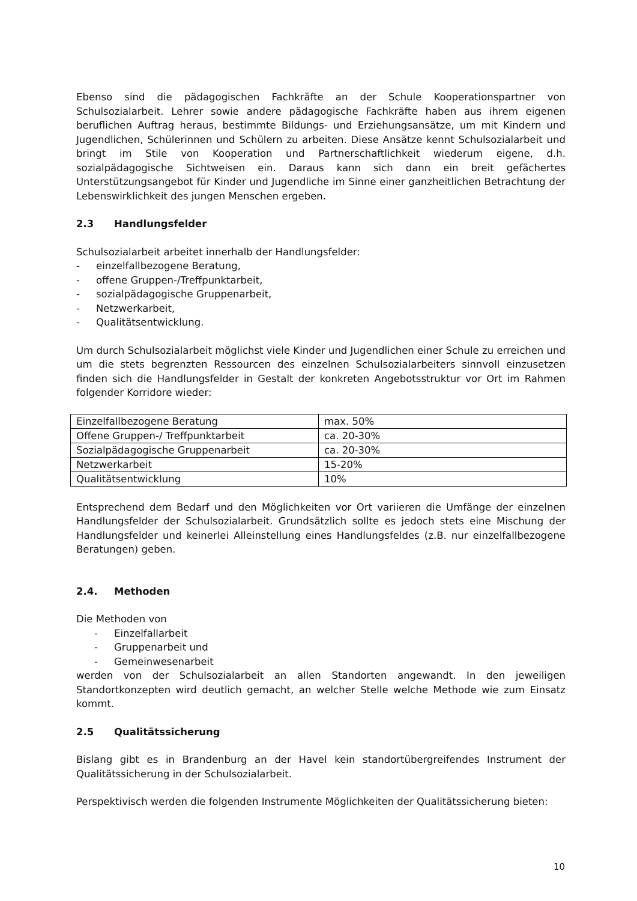Ebenso sind die pädagogischen Fachkräfte an der Schule Kooperationspartner von Schulsozialarbeit. Lehrer sowie andere pädagogische Fachkräfte haben aus ihrem eigenen beruflichen Auftrag heraus, bestimmte Bildungs- und Erziehungsansätze, um mit Kindern und Jugendlichen, Schülerinnen und Schülern zu arbeiten. Diese Ansätze kennt Schulsozialarbeit und bringt im Stile von Kooperation und Partnerschaftlichkeit wiederum eigene, d.h. sozialpädagogische Sichtweisen ein. Daraus kann sich dann ein breit gefächertes Unterstützungsangebot für Kinder und Jugendliche im Sinne einer ganzheitlichen Betrachtung der Lebenswirklichkeit des jungen Menschen ergeben.
2.3 Handlungsfelder
Schulsozialarbeit arbeitet innerhalb der Handlungsfelder:
- einzelfallbezogene Beratung,
- offene Gruppen-/Treffpunktarbeit,
- sozialpädagogische Gruppenarbeit,
- Netzwerkarbeit,
- Qualitätsentwicklung.
Um durch Schulsozialarbeit möglichst viele Kinder und Jugendlichen einer Schule zu erreichen und um die stets begrenzten Ressourcen des einzelnen Schulsozialarbeiters sinnvoll einzusetzen finden sich die Handlungsfelder in Gestalt der konkreten Angebotsstruktur vor Ort im Rahmen folgender Korridore wieder:
| Einzelfallbezogene Beratung | max. 50% |
| Offene Gruppen-/ Treffpunktarbeit | ca. 20-30% |
| Sozialpädagogische Gruppenarbeit | ca. 20-30% |
| Netzwerkarbeit | 15-20% |
| Qualitätsentwicklung | 10% |
Entsprechend dem Bedarf und den Möglichkeiten vor Ort variieren die Umfänge der einzelnen Handlungsfelder der Schulsozialarbeit. Grundsätzlich sollte es jedoch stets eine Mischung der Handlungsfelder und keinerlei Alleinstellung eines Handlungsfeldes (z.B. nur einzelfallbezogene Beratungen) geben.
2.4. Methoden
Die Methoden von
- Einzelfallarbeit
- Gruppenarbeit und
- Gemeinwesenarbeit
werden von der Schulsozialarbeit an allen Standorten angewandt. In den jeweiligen Standortkonzepten wird deutlich gemacht, an welcher Stelle welche Methode wie zum Einsatz kommt.
2.5 Qualitätssicherung
Bislang gibt es in Brandenburg an der Havel kein standortübergreifendes Instrument der Qualitätssicherung in der Schulsozialarbeit.
Perspektivisch werden die folgenden Instrumente Möglichkeiten der Qualitätssicherung bieten:
10